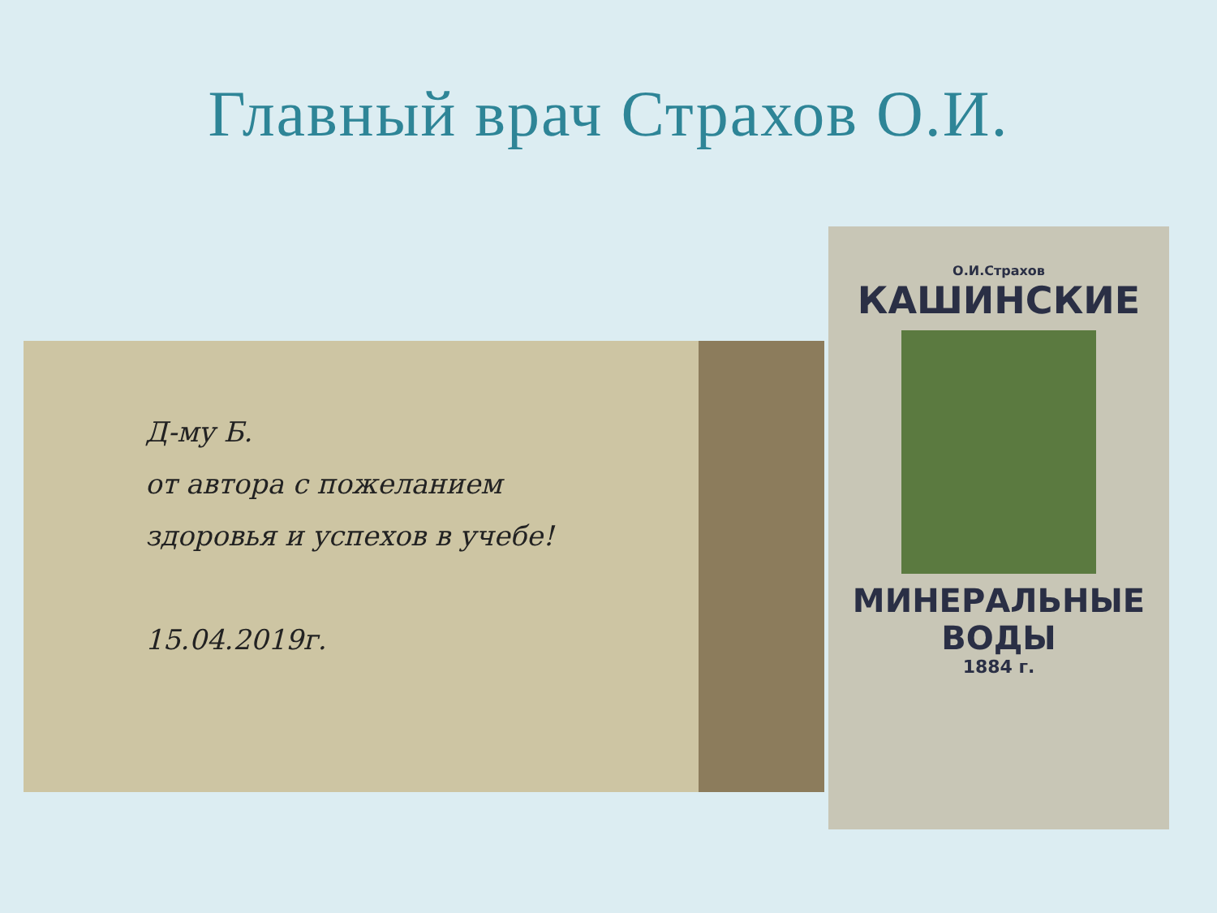Главный врач Страхов О.И.
Д-му Б.
от автора с пожеланием
здоровья и успехов в учебе!
15.04.2019г.
О.И.Страхов
КАШИНСКИЕ
МИНЕРАЛЬНЫЕ
ВОДЫ
1884 г.